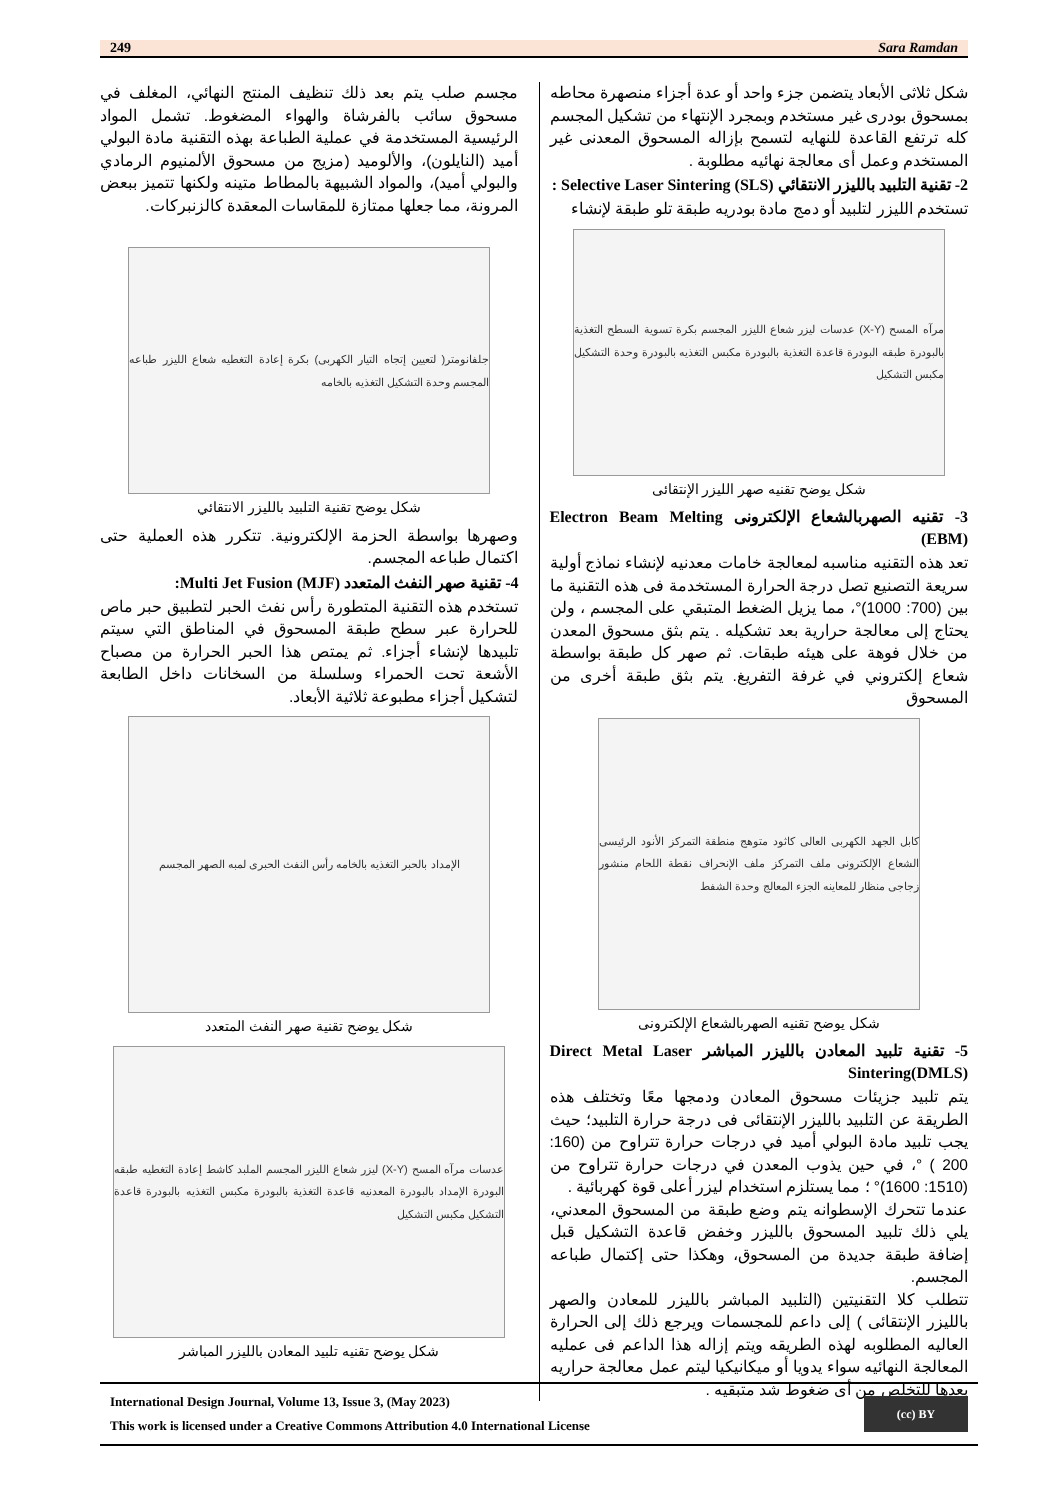249 Sara Ramdan
شكل ثلاثى الأبعاد يتضمن جزء واحد أو عدة أجزاء منصهرة محاطه بمسحوق بودرى غير مستخدم وبمجرد الإنتهاء من تشكيل المجسم كله ترتفع القاعدة للنهايه لتسمح بإزاله المسحوق المعدنى غير المستخدم وعمل أى معالجة نهائيه مطلوبة .
2- تقنية التلبيد بالليزر الانتقائي Selective Laser Sintering (SLS) :
تستخدم الليزر لتلبيد أو دمج مادة بودريه طبقة تلو طبقة لإنشاء
مرآه المسح (X-Y) عدسات ليزر شعاع الليزر المجسم بكرة تسوية السطح التغذية بالبودرة طبقه البودرة قاعدة التغذية بالبودرة مكبس التغذيه بالبودرة وحدة التشكيل مكبس التشكيل
شكل يوضح تقنيه صهر الليزر الإنتقائى
3- تقنيه الصهربالشعاع الإلكترونى Electron Beam Melting (EBM)
تعد هذه التقنيه مناسبه لمعالجة خامات معدنيه لإنشاء نماذج أولية سريعة التصنيع تصل درجة الحرارة المستخدمة فى هذه التقنية ما بين (700: 1000)°، مما يزيل الضغط المتبقي على المجسم ، ولن يحتاج إلى معالجة حرارية بعد تشكيله . يتم بثق مسحوق المعدن من خلال فوهة على هيئه طبقات. ثم صهر كل طبقة بواسطة شعاع إلكتروني في غرفة التفريغ. يتم بثق طبقة أخرى من المسحوق
كابل الجهد الكهربى العالى كاثود متوهج منطقة التمركز الأنود الرئيسى الشعاع الإلكترونى ملف التمركز ملف الإنحراف نقطة اللحام منشور زجاجى منظار للمعاينه الجزء المعالج وحدة الشفط
شكل يوضح تقنيه الصهربالشعاع الإلكترونى
5- تقنية تلبيد المعادن بالليزر المباشر Direct Metal Laser Sintering(DMLS)
يتم تلبيد جزيئات مسحوق المعادن ودمجها معًا وتختلف هذه الطريقة عن التلبيد بالليزر الإنتقائى فى درجة حرارة التلبيد؛ حيث يجب تلبيد مادة البولي أميد في درجات حرارة تتراوح من (160: 200 ) °، في حين يذوب المعدن في درجات حرارة تتراوح من (1510: 1600)° ؛ مما يستلزم استخدام ليزر أعلى قوة كهربائية .
عندما تتحرك الإسطوانه يتم وضع طبقة من المسحوق المعدني، يلي ذلك تلبيد المسحوق بالليزر وخفض قاعدة التشكيل قبل إضافة طبقة جديدة من المسحوق، وهكذا حتى إكتمال طباعه المجسم.
تتطلب كلا التقنيتين (التلبيد المباشر بالليزر للمعادن والصهر بالليزر الإنتقائى ) إلى داعم للمجسمات ويرجع ذلك إلى الحرارة العاليه المطلوبه لهذه الطريقه ويتم إزاله هذا الداعم فى عمليه المعالجة النهائيه سواء يدويا أو ميكانيكيا ليتم عمل معالجة حراريه بعدها للتخلص من أى ضغوط شد متبقيه .
مجسم صلب يتم بعد ذلك تنظيف المنتج النهائي، المغلف في مسحوق سائب بالفرشاة والهواء المضغوط. تشمل المواد الرئيسية المستخدمة في عملية الطباعة بهذه التقنية مادة البولي أميد (النايلون)، والألوميد (مزيج من مسحوق الألمنيوم الرمادي والبولي أميد)، والمواد الشبيهة بالمطاط متينه ولكنها تتميز ببعض المرونة، مما جعلها ممتازة للمقاسات المعقدة كالزنبركات.
جلفانومتر( لتعيين إتجاه التيار الكهربى) بكرة إعادة التغطيه شعاع الليزر طباعه المجسم وحدة التشكيل التغذيه بالخامه
شكل يوضح تقنية التلبيد بالليزر الانتقائي
وصهرها بواسطة الحزمة الإلكترونية. تتكرر هذه العملية حتى اكتمال طباعه المجسم.
4- تقنية صهر النفث المتعدد Multi Jet Fusion (MJF):
تستخدم هذه التقنية المتطورة رأس نفث الحبر لتطبيق حبر ماص للحرارة عبر سطح طبقة المسحوق في المناطق التي سيتم تلبيدها لإنشاء أجزاء. ثم يمتص هذا الحبر الحرارة من مصباح الأشعة تحت الحمراء وسلسلة من السخانات داخل الطابعة لتشكيل أجزاء مطبوعة ثلاثية الأبعاد.
الإمداد بالحبر التغذيه بالخامه رأس النفث الحبرى لمبه الصهر المجسم
شكل يوضح تقنية صهر النفث المتعدد
عدسات مرآه المسح (X-Y) ليزر شعاع الليزر المجسم الملبد كاشط إعادة التغطيه طبقه البودرة الإمداد بالبودرة المعدنيه قاعدة التغذية بالبودرة مكبس التغذيه بالبودرة قاعدة التشكيل مكبس التشكيل
شكل يوضح تقنيه تلبيد المعادن بالليزر المباشر
International Design Journal, Volume 13, Issue 3, (May 2023)
This work is licensed under a Creative Commons Attribution 4.0 International License
(cc) BY